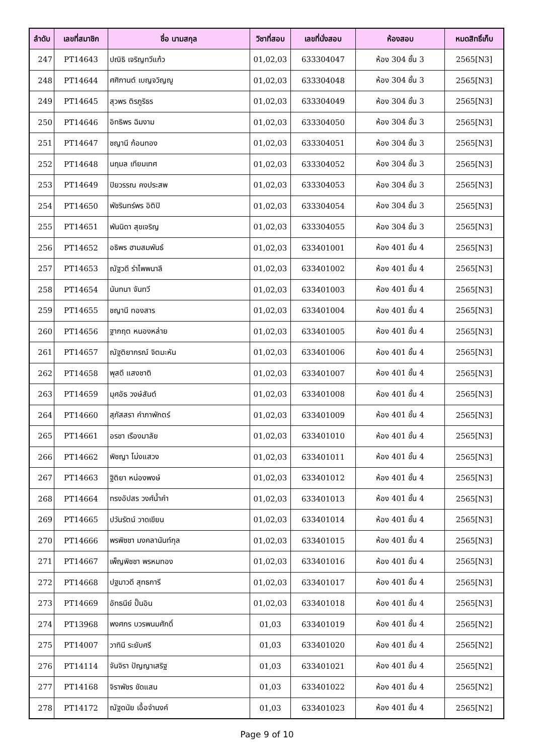| ลำดับ | เลขที่สมาชิก | ชื่อ นามสกุล | วิชาที่สอบ | เลขที่นั่งสอบ | ห้องสอบ | หมดสิทธิ์เก็บ |
| --- | --- | --- | --- | --- | --- | --- |
| 247 | PT14643 | ปณิธิ เจริญทวีแก้ว | 01,02,03 | 633304047 | ห้อง 304 ชั้น 3 | 2565[N3] |
| 248 | PT14644 | ศศิกานต์ เบญจวิญญู | 01,02,03 | 633304048 | ห้อง 304 ชั้น 3 | 2565[N3] |
| 249 | PT14645 | สุวพร ติรภูริธร | 01,02,03 | 633304049 | ห้อง 304 ชั้น 3 | 2565[N3] |
| 250 | PT14646 | อิทธิพร ฉิมงาม | 01,02,03 | 633304050 | ห้อง 304 ชั้น 3 | 2565[N3] |
| 251 | PT14647 | ชญานี ก้อนทอง | 01,02,03 | 633304051 | ห้อง 304 ชั้น 3 | 2565[N3] |
| 252 | PT14648 | นฤมล เทียมเทศ | 01,02,03 | 633304052 | ห้อง 304 ชั้น 3 | 2565[N3] |
| 253 | PT14649 | ปิยวรรณ คงประสพ | 01,02,03 | 633304053 | ห้อง 304 ชั้น 3 | 2565[N3] |
| 254 | PT14650 | พัชรินทร์พร อิติปิ | 01,02,03 | 633304054 | ห้อง 304 ชั้น 3 | 2565[N3] |
| 255 | PT14651 | พันนิดา สุขเจริญ | 01,02,03 | 633304055 | ห้อง 304 ชั้น 3 | 2565[N3] |
| 256 | PT14652 | อธิพร ฮามสมพันธ์ | 01,02,03 | 633401001 | ห้อง 401 ชั้น 4 | 2565[N3] |
| 257 | PT14653 | ณัฐวดี รำไพพนาลี | 01,02,03 | 633401002 | ห้อง 401 ชั้น 4 | 2565[N3] |
| 258 | PT14654 | นันทนา จันทวี | 01,02,03 | 633401003 | ห้อง 401 ชั้น 4 | 2565[N3] |
| 259 | PT14655 | ชญานี ทองสาร | 01,02,03 | 633401004 | ห้อง 401 ชั้น 4 | 2565[N3] |
| 260 | PT14656 | ฐากฤต หนองหล่าย | 01,02,03 | 633401005 | ห้อง 401 ชั้น 4 | 2565[N3] |
| 261 | PT14657 | ณัฐติยากรณ์ จิตมะหัน | 01,02,03 | 633401006 | ห้อง 401 ชั้น 4 | 2565[N3] |
| 262 | PT14658 | พุสดี แสงชาติ | 01,02,03 | 633401007 | ห้อง 401 ชั้น 4 | 2565[N3] |
| 263 | PT14659 | มุศอัธ วงษ์สันต์ | 01,02,03 | 633401008 | ห้อง 401 ชั้น 4 | 2565[N3] |
| 264 | PT14660 | สุภัสสรา คำภาพักตร์ | 01,02,03 | 633401009 | ห้อง 401 ชั้น 4 | 2565[N3] |
| 265 | PT14661 | อรชา เรืองมาลัย | 01,02,03 | 633401010 | ห้อง 401 ชั้น 4 | 2565[N3] |
| 266 | PT14662 | พิชญา โม่งแสวง | 01,02,03 | 633401011 | ห้อง 401 ชั้น 4 | 2565[N3] |
| 267 | PT14663 | ฐิติยา หน่องพงษ์ | 01,02,03 | 633401012 | ห้อง 401 ชั้น 4 | 2565[N3] |
| 268 | PT14664 | ทรงอัปสร วงศ์น้ำคำ | 01,02,03 | 633401013 | ห้อง 401 ชั้น 4 | 2565[N3] |
| 269 | PT14665 | ปวันรัตน์ วาดเขียน | 01,02,03 | 633401014 | ห้อง 401 ชั้น 4 | 2565[N3] |
| 270 | PT14666 | พรพิชชา มงคลานันท์กุล | 01,02,03 | 633401015 | ห้อง 401 ชั้น 4 | 2565[N3] |
| 271 | PT14667 | เพ็ญพิชชา พรหมทอง | 01,02,03 | 633401016 | ห้อง 401 ชั้น 4 | 2565[N3] |
| 272 | PT14668 | ปฐมาวดี สุทธการี | 01,02,03 | 633401017 | ห้อง 401 ชั้น 4 | 2565[N3] |
| 273 | PT14669 | อัทธนีย์ ปั๊นอิน | 01,02,03 | 633401018 | ห้อง 401 ชั้น 4 | 2565[N3] |
| 274 | PT13968 | พงศกร บวรพนมศักดิ์ | 01,03 | 633401019 | ห้อง 401 ชั้น 4 | 2565[N2] |
| 275 | PT14007 | วาทินี ระยับศรี | 01,03 | 633401020 | ห้อง 401 ชั้น 4 | 2565[N2] |
| 276 | PT14114 | จันจิรา ปัญญาเสริฐ | 01,03 | 633401021 | ห้อง 401 ชั้น 4 | 2565[N2] |
| 277 | PT14168 | จิราพัชร ขัดแสน | 01,03 | 633401022 | ห้อง 401 ชั้น 4 | 2565[N2] |
| 278 | PT14172 | ณัฐดนัย เอื้อจำนงค์ | 01,03 | 633401023 | ห้อง 401 ชั้น 4 | 2565[N2] |
Page 9 of 10